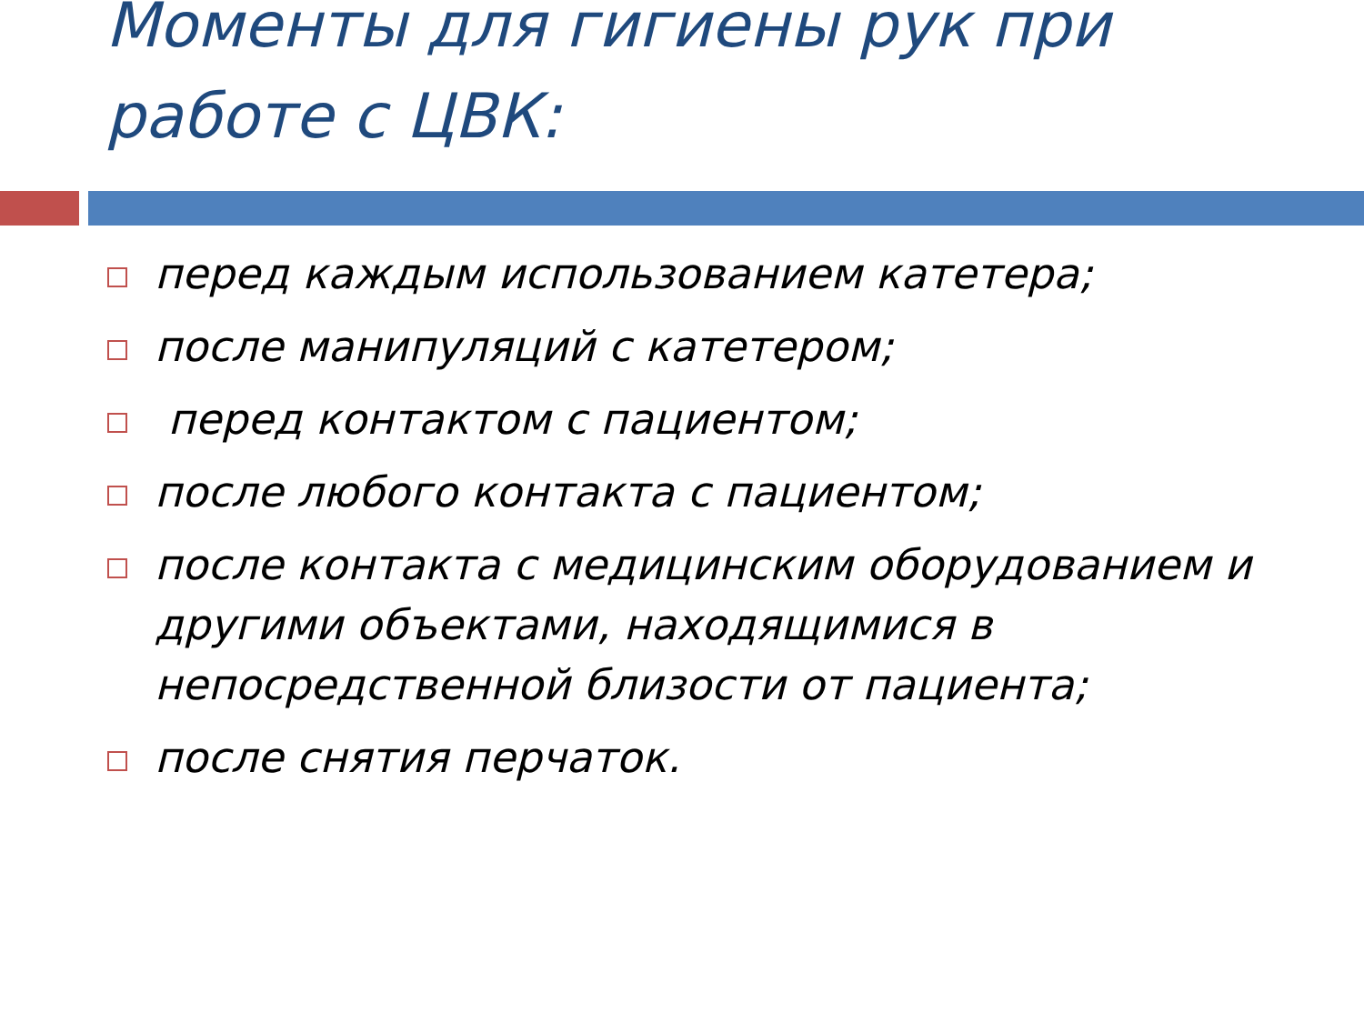Моменты для гигиены рук при работе с ЦВК:
перед каждым использованием катетера;
после манипуляций с катетером;
перед контактом с пациентом;
после любого контакта с пациентом;
после контакта с медицинским оборудованием и другими объектами, находящимися в непосредственной близости от пациента;
после снятия перчаток.